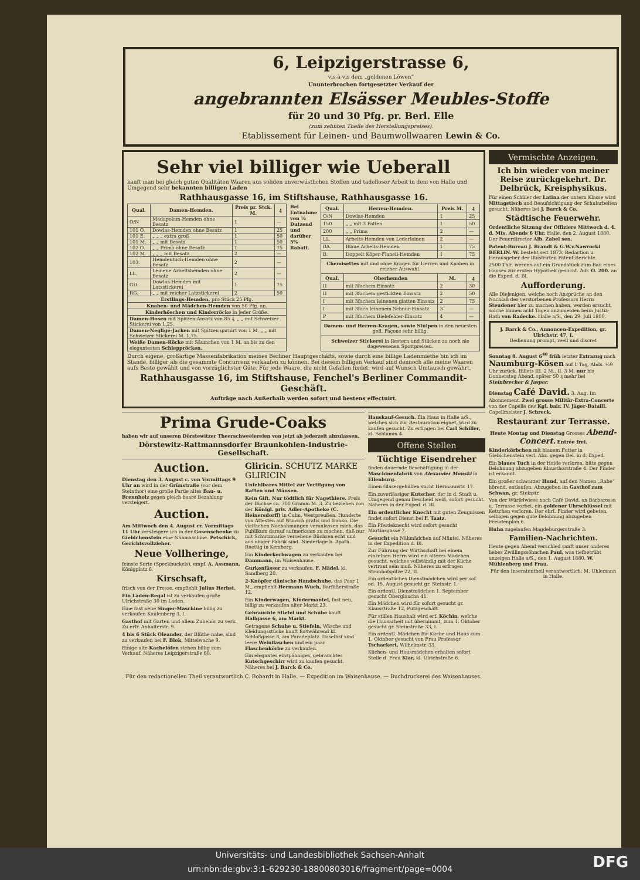6, Leipzigerstrasse 6,
vis-à-vis dem „goldenen Löwen“
Ununterbrochen fortgesetzter Verkauf der
angebrannten Elsässer Meubles-Stoffe
für 20 und 30 Pfg. pr. Berl. Elle
(zum zehnten Theile des Herstellungspreises).
Etablissement für Leinen- und Baumwollwaaren Lewin & Co.
Sehr viel billiger wie Ueberall
kauft man bei gleich guten Qualitäten Waaren aus soliden unverwüstlichen Stoffen und tadelloser Arbeit in dem von Halle und Umgegend sehr bekannten billigen Laden
Rathhausgasse 16, im Stiftshause, Rathhausgasse 16.
| Qual. | Damen-Hemden. | Preis pr. Stck. M. | ₰ |
| --- | --- | --- | --- |
| O/N | Madapolam-Hemden ohne Besatz | 1 | — |
| 101 O. | Dowlas-Hemden ohne Besatz | 1 | 25 |
| 101 E. | „ „ „ extra groß | 1 | 50 |
| 101 M. | „ „ mit Besatz | 1 | 50 |
| 102 O. | „ „ Prima ohne Besatz | 1 | 75 |
| 102 M. | „ „ „ mit Besatz | 2 | — |
| 103. | Hemdentuch-Hemden ohne Besatz | 2 | — |
| LL. | Leinene Arbeitshemden ohne Besatz | 2 | — |
| GD. | Dowlas-Hemden mit Latzstickerei | 1 | 75 |
| RG. | „ „ mit reicher Latzstickerei | 2 | 50 |
| Erstlings-Hemden, pro Stück 25 Pfg. | | | |
| Knaben- und Mädchen-Hemden von 50 Pfg. an. | | | |
| Kinderhöschen und Kinderröcke in jeder Größe. | | | |
| Damen-Hosen mit Spitzen-Ansatz von 85 ₰. „ „ mit Schweizer Stickerei von 1,25. | | | |
| Damen-Negligé-Jacken mit Spitzen garnirt von 1 M. „ „ mit Schweizer Stickerei M. 1,75. | | | |
| Weiße Damen-Röcke mit Säumchen von 1 M. an bis zu den elegantesten Schlepp­röcken. | | | |
Bei Entnahme von ½ Dutzend und darüber 5% Rabatt.
| Qual. | Herren-Hemden. | Preis M. | ₰ |
| --- | --- | --- | --- |
| O/N | Dowlas-Hemden | 1 | 25 |
| 150 | „ „ mit 3 Falten | 1 | 50 |
| 200 | „ „ Prima | 2 | — |
| LL. | Arbeits-Hemden von Lederleinen | 2 | — |
| BA. | Blaue Arbeits-Hemden | 1 | 75 |
| B. | Doppelt Köper-Flanell-Hemden | 1 | 75 |
| Chemisettes mit und ohne Kragen für Herren und Knaben in reicher Auswahl. | | | |
| Qual. | Oberhemden | M. | ₰ |
| II | mit 3fachem Einsatz | 2 | 30 |
| II | mit 3fachem gestickten Einsatz | 2 | 50 |
| I | mit 3fachem leinenen glatten Einsatz | 2 | 75 |
| I | mit 3fach leinenem Schnur-Einsatz | 3 | — |
| P | mit 3fachem Bielefelder-Einsatz | 4 | — |
| Damen- und Herren-Kragen, sowie Stulpen in den neuesten gefl. Façons sehr billig. | | | |
| Schweizer Stickerei in Restern und Stücken zu noch nie dagewesenen Spottpreisen. | | | |
Durch eigene, großartige Massenfabrikation meines Berliner Hauptgeschäfts, sowie durch eine billige Ladenmiethe bin ich im Stande, billiger als die gesammte Concurrenz verkaufen zu können. Bei diesem billigen Verkauf sind dennoch alle meine Waaren aufs Beste gewählt und von vorzüglichster Güte. Für jede Waare, die nicht Gefallen findet, wird auf Wunsch Umtausch gewährt.
Rathhausgasse 16, im Stiftshause, Fenchel's Berliner Commandit-Geschäft.
Aufträge nach Außerhalb werden sofort und bestens effectuirt.
Prima Grude-Coaks
haben wir auf unseren Dörstewitzer Theerschweelereien von jetzt ab jederzeit abzulassen.
Dörstewitz-Rattmannsdorfer Braunkohlen-Industrie-Gesellschaft.
Auction.
Dienstag den 3. August c. von Vormittags 9 Uhr an wird in der Grünstraße (vor dem Steinthor) eine große Partie altes Bau- u. Brennholz gegen gleich baare Bezahlung versteigert.
Auction.
Am Mittwoch den 4. August cr. Vormittags 11 Uhr versteigere ich in der Gosenschenke zu Giebichenstein eine Nähmaschine. Petschick, Gerichtsvollzieher.
Neue Vollheringe,
feinste Sorte (Speckbuckels), empf. A. Assmann, Königplatz 6.
Kirschsaft,
frisch von der Presse, empfiehlt Julius Herbst.
Ein Laden-Regal ist zu verkaufen große Ulrichstraße 30 im Laden.
Eine fast neue Singer-Maschine billig zu verkaufen Kaulenberg 3, I.
Gasthof mit Garten und allem Zubehör zu verk. Zu erfr. Anhalterstr. 9.
4 bis 6 Stück Oleander, der Blüthe nahe, sind zu verkaufen bei F. Blok, Mittelwache 9.
Einige alte Kachelöfen stehen billig zum Verkauf. Näheres Leipzigerstraße 60.
Gliricin. SCHUTZ MARKE GLIRICIN
Unfehlbares Mittel zur Vertilgung von Ratten und Mäusen.
Kein Gift. Nur tödtlich für Nagethiere. Preis der Büchse ca. 700 Gramm M. 3. Zu beziehen von der Königl. priv. Adler-Apotheke (C. Heinersdorff) in Culm, Westpreußen. Hunderte von Attesten auf Wunsch gratis und franko. Die vielfachen Nachahmungen veranlassen mich, das Publikum darauf aufmerksam zu machen, daß nur mit Schutzmarke versehene Büchsen echt und aus obiger Fabrik sind. Niederlage b. Apoth. Raettig in Kemberg.
Ein Kinderkorbwagen zu verkaufen bei Dammann, im Waisenhause.
Gurkenfässer zu verkaufen. F. Mädel, kl. Sandberg 20.
2-Knöpfer dänische Handschuhe, das Paar 1 M., empfiehlt Hermann Wuch, Barfüßerstraße 12.
Ein Kinderwagen, Kindermantel, fast neu, billig zu verkaufen alter Markt 23.
Gebrauchte Stiefel und Schuhe kauft Hallgasse 6, am Markt.
Getragene Schuhe u. Stiefeln, Wäsche und Kleidungsstücke kauft fortwährend kl. Schloßgasse 8, am Paradeplatz. Daselbst sind leere Weinflaschen und ein paar Flaschenkörbe zu verkaufen.
Ein elegantes einspänniges, gebrauchtes Kutschgeschirr wird zu kaufen gesucht. Näheres bei J. Barck & Co.
Hauskauf-Gesuch. Ein Haus in Halle a/S., welches sich zur Restauration eignet, wird zu kaufen gesucht. Zu erfragen bei Carl Schiller, kl. Schlamm 4.
Offene Stellen
Tüchtige Eisendreher
finden dauernde Beschäftigung in der Maschinenfabrik von Alexander Monski in Eilenburg.
Einen Glasergehülfen sucht Hermannstr. 17.
Ein zuverlässiger Kutscher, der in d. Stadt u. Umgegend genau Bescheid weiß, sofort gesucht. Näheres in der Exped. d. Bl.
Ein ordentlicher Knecht mit guten Zeugnissen findet sofort Dienst bei F. Taatz.
Ein Pferdeknecht wird sofort gesucht Martinsgasse 7.
Gesucht ein Nähmädchen auf Mäntel. Näheres in der Expedition d. Bl.
Zur Führung der Wirthschaft bei einem einzelnen Herrn wird ein älteres Mädchen gesucht, welches vollständig mit der Küche vertraut sein muß. Näheres zu erfragen Strohhofspitze 22, II.
Ein ordentliches Dienstmädchen wird per sof. od. 15. August gesucht gr. Steinstr. 1.
Ein ordentl. Dienstmädchen 1. September gesucht Oberglaucha 41.
Ein Mädchen wird für sofort gesucht gr. Klausstraße 12, Putzgeschäft.
Für stillen Haushalt wird erf. Köchin, welche die Hausarbeit mit übernimmt, zum 1. Oktober gesucht gr. Steinstraße 33, I.
Ein ordentl. Mädchen für Küche und Haus zum 1. Oktober gesucht von Frau Professor Tschackert, Wilhelmstr. 33.
Küchen- und Hausmädchen erhalten sofort Stelle d. Frau Klar, kl. Ulrichstraße 6.
Für den redactionellen Theil verantwortlich C. Bobardt in Halle. — Expedition im Waisenhause. — Buchdruckerei des Waisenhauses.
Vermischte Anzeigen.
Ich bin wieder von meiner Reise zurückgekehrt. Dr. Delbrück, Kreisphysikus.
Für einen Schüler der Latina der untern Klasse wird Mittagstisch und Beaufsichtigung der Schularbeiten gesucht. Näheres bei J. Barck & Co.
Städtische Feuerwehr.
Ordentliche Sitzung der Offiziere Mittwoch d. 4. d. Mts. Abends 6 Uhr. Halle, den 2. August 1880. Der Feuerdirector Alb. Zabel sen.
Patent-Bureau J. Brandt & G.W.v.Nawrocki BERLIN. W. besteht seit 1873. Redaction u. Herausgeber der Illustrirten Patent-Berichte.
2500 Thlr. werden auf ein Grundstück zum Bau eines Hauses zur ersten Hypothek gesucht. Adr. O. 200. an die Exped. d. Bl.
Aufforderung.
Alle Diejenigen, welche noch Ansprüche an den Nachlaß des verstorbenen Professors Herrn Steudener hier zu machen haben, werden ersucht, solche binnen acht Tagen anzumelden beim Justiz-Rath von Radecke. Halle a/S., den 29. Juli 1880.
J. Barck & Co., Annoncen-Expedition, gr. Ulrichstr. 47, I.
Bedienung prompt, reell und discret
Sonntag 8. August 6<sup>40</sup> früh letzter Extrazug nach Naumburg-Kösen auf 1 Tag, Abds. ½9 Uhr zurück. Billets III. 2 M., II. 3 M. nur bis Donnerstag Abend, später 50 ₰ mehr bei Steinbrecher & Jasper.
Dienstag Café David. 3. Aug. Im Abonnement. Zwei grosse Militär-Extra-Concerte von der Capelle des Kgl. bair. IV. Jäger-Bataill. Capellmeister J. Schreck.
Restaurant zur Terrasse.
Heute Montag und Dienstag Grosses Abend-Concert. Entrée frei.
Kinderkörbchen mit blauem Futter in Giebichenstein verl. Abz. gegen Bel. in d. Exped.
Ein blaues Tuch in der Haide verloren, bitte gegen Belohnung abzugeben Klausthorstraße 4. Der Finder ist erkannt.
Ein großer schwarzer Hund, auf den Namen „Rabe“ hörend, entlaufen. Abzugeben im Gasthof zum Schwan, gr. Steinstr.
Von der Würfelwiese nach Café David, an Barbarossa u. Terrasse vorbei, ein goldener Uhrschlüssel mit Kettchen verloren. Der ehrl. Finder wird gebeten, selbigen gegen gute Belohnung abzugeben Freudenplan 6.
Huhn zugelaufen Magdeburgerstraße 3.
Familien-Nachrichten.
Heute gegen Abend verschied sanft unser anderes liebes Zwillingssöhnchen Paul, was tiefbetrübt anzeigen Halle a/S., den 1. August 1880. W. Mühlenberg und Frau.
Für den Inseratentheil verantwortlich: M. Uhlemann in Halle.
Universitäts- und Landesbibliothek Sachsen-Anhalt
urn:nbn:de:gbv:3:1-629230-18800803016/fragment/page=0004
DFG